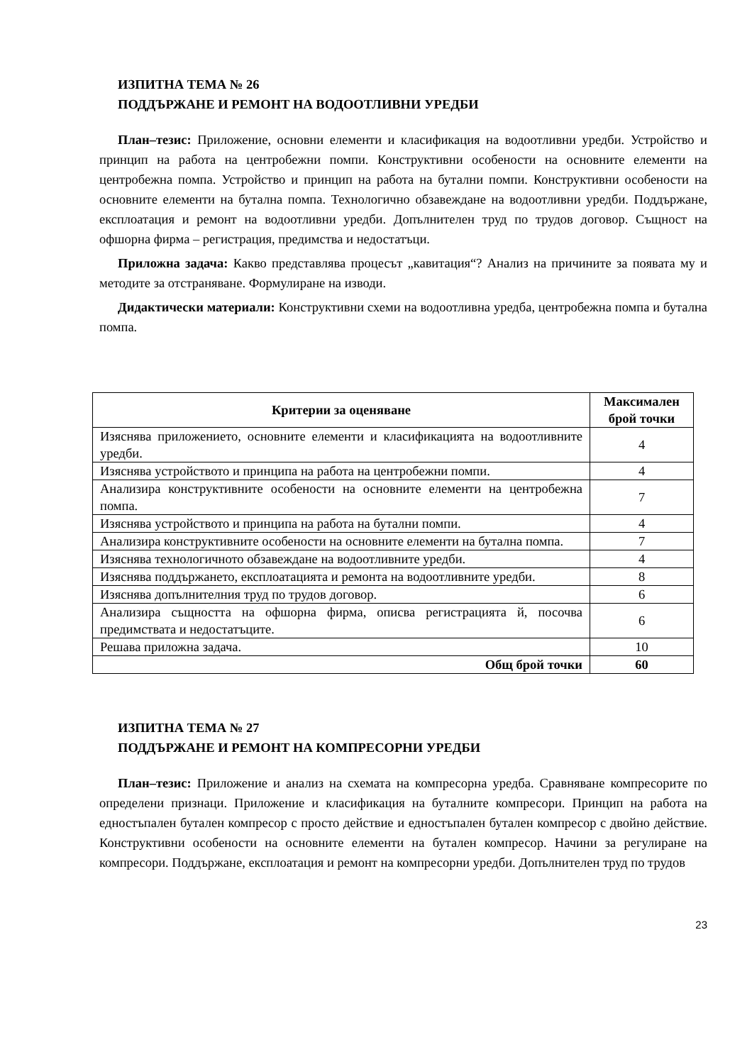ИЗПИТНА ТЕМА № 26
ПОДДЪРЖАНЕ И РЕМОНТ НА ВОДООТЛИВНИ УРЕДБИ
План–тезис: Приложение, основни елементи и класификация на водоотливни уредби. Устройство и принцип на работа на центробежни помпи. Конструктивни особености на основните елементи на центробежна помпа. Устройство и принцип на работа на бутални помпи. Конструктивни особености на основните елементи на бутална помпа. Технологично обзавеждане на водоотливни уредби. Поддържане, експлоатация и ремонт на водоотливни уредби. Допълнителен труд по трудов договор. Същност на офшорна фирма – регистрация, предимства и недостатъци.
Приложна задача: Какво представлява процесът „кавитация“? Анализ на причините за появата му и методите за отстраняване. Формулиране на изводи.
Дидактически материали: Конструктивни схеми на водоотливна уредба, центробежна помпа и бутална помпа.
| Критерии за оценяване | Максимален брой точки |
| --- | --- |
| Изяснява приложението, основните елементи и класификацията на водоотливните уредби. | 4 |
| Изяснява устройството и принципа на работа на центробежни помпи. | 4 |
| Анализира конструктивните особености на основните елементи на центробежна помпа. | 7 |
| Изяснява устройството и принципа на работа на бутални помпи. | 4 |
| Анализира конструктивните особености на основните елементи на бутална помпа. | 7 |
| Изяснява технологичното обзавеждане на водоотливните уредби. | 4 |
| Изяснява поддържането, експлоатацията и ремонта на водоотливните уредби. | 8 |
| Изяснява допълнителния труд по трудов договор. | 6 |
| Анализира същността на офшорна фирма, описва регистрацията й, посочва предимствата и недостатъците. | 6 |
| Решава приложна задача. | 10 |
| Общ брой точки | 60 |
ИЗПИТНА ТЕМА № 27
ПОДДЪРЖАНЕ И РЕМОНТ НА КОМПРЕСОРНИ УРЕДБИ
План–тезис: Приложение и анализ на схемата на компресорна уредба. Сравняване компресорите по определени признаци. Приложение и класификация на буталните компресори. Принцип на работа на едностъпален бутален компресор с просто действие и едностъпален бутален компресор с двойно действие. Конструктивни особености на основните елементи на бутален компресор. Начини за регулиране на компресори. Поддържане, експлоатация и ремонт на компресорни уредби. Допълнителен труд по трудов
23